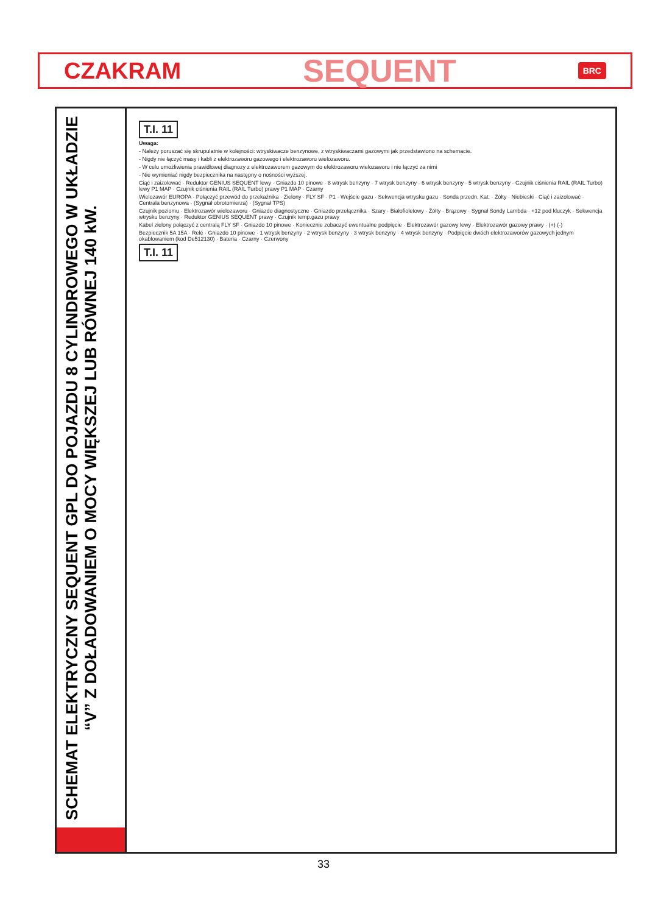CZAKRAM SEQUENT BRC
SCHEMAT ELEKTRYCZNY SEQUENT GPL DO POJAZDU 8 CYLINDROWEGO W UKŁADZIE “V” Z DOŁADOWANIEM O MOCY WIĘKSZEJ LUB RÓWNEJ 140 kW.
T.I. 11
Uwaga:
- Należy poruszać się skrupulatnie w kolejności: wtryskiwacze benzynowe, z wtryskiwaczami gazowymi jak przedstawiono na schemacie.
- Nigdy nie łączyć masy i kabli z elektrozaworu gazowego i elektrozaworu wielozaworu.
- W celu umożliwienia prawidłowej diagnozy z elektrozaworem gazowym do elektrozaworu wielozaworu i nie łączyć za nimi
- Nie wymieniać nigdy bezpiecznika na następny o nośności wyższej.
Ciąć i zaizolować · Reduktor GENIUS SEQUENT lewy · Gniazdo 10 pinowe · 8 wtrysk benzyny · 7 wtrysk benzyny · 6 wtrysk benzyny · 5 wtrysk benzyny · Czujnik ciśnienia RAIL (RAIL Turbo) lewy P1 MAP · Czujnik ciśnienia RAIL (RAIL Turbo) prawy P1 MAP · Czarny
Wielozawór EUROPA · Połączyć przewód do przekaźnika · Zielony · FLY SF · P1 · Wejście gazu · Sekwencja wtrysku gazu · Sonda przedn. Kat. · Żółty · Niebieski · Ciąć i zaizolować · Centrala benzynowa · (Sygnał obrotomierza) · (Sygnał TPS)
Czujnik poziomu · Elektrozawór wielozaworu · Gniazdo diagnostyczne · Gniazdo przełącznika · Szary · Białofioletowy · Żółty · Brązowy · Sygnał Sondy Lambda · +12 pod kluczyk · Sekwencja wtrysku benzyny · Reduktor GENIUS SEQUENT prawy · Czujnik temp.gazu prawy
Kabel zielony połączyć z centralą FLY SF · Gniazdo 10 pinowe · Koniecznie zobaczyć ewentualne podpięcie · Elektrozawór gazowy lewy · Elektrozawór gazowy prawy · (+) (-)
Bezpiecznik 5A 15A · Relé · Gniazdo 10 pinowe · 1 wtrysk benzyny · 2 wtrysk benzyny · 3 wtrysk benzyny · 4 wtrysk benzyny · Podpięcie dwóch elektrozaworów gazowych jednym okablowaniem (kod De512130) · Bateria · Czarny · Czerwony
T.I. 11
33